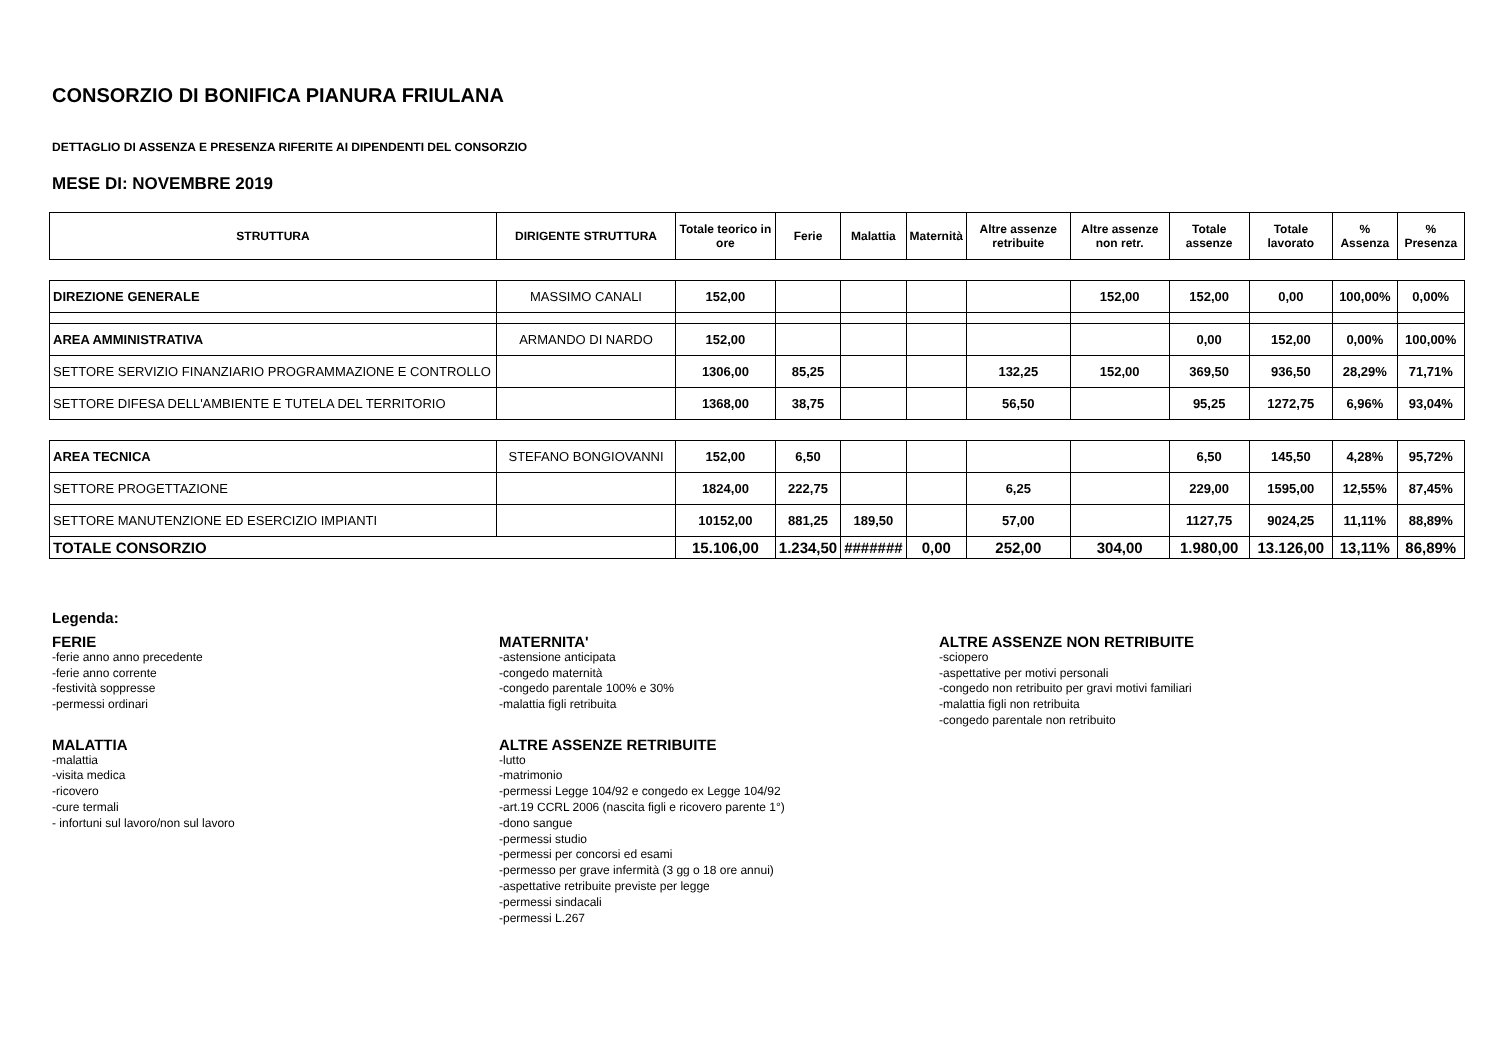CONSORZIO DI BONIFICA PIANURA FRIULANA
DETTAGLIO DI ASSENZA E PRESENZA RIFERITE AI DIPENDENTI DEL CONSORZIO
MESE DI: NOVEMBRE 2019
| STRUTTURA | DIRIGENTE STRUTTURA | Totale teorico in ore | Ferie | Malattia | Maternità | Altre assenze retribuite | Altre assenze non retr. | Totale assenze | Totale lavorato | % Assenza | % Presenza |
| --- | --- | --- | --- | --- | --- | --- | --- | --- | --- | --- | --- |
| DIREZIONE GENERALE | MASSIMO CANALI | 152,00 | | | | | 152,00 | 152,00 | 0,00 | 100,00% | 0,00% |
| AREA AMMINISTRATIVA | ARMANDO DI NARDO | 152,00 | | | | | | 0,00 | 152,00 | 0,00% | 100,00% |
| SETTORE SERVIZIO FINANZIARIO PROGRAMMAZIONE E CONTROLLO | | 1306,00 | 85,25 | | | 132,25 | 152,00 | 369,50 | 936,50 | 28,29% | 71,71% |
| SETTORE DIFESA DELL'AMBIENTE E TUTELA DEL TERRITORIO | | 1368,00 | 38,75 | | | 56,50 | | 95,25 | 1272,75 | 6,96% | 93,04% |
| AREA TECNICA | STEFANO BONGIOVANNI | 152,00 | 6,50 | | | | | 6,50 | 145,50 | 4,28% | 95,72% |
| SETTORE PROGETTAZIONE | | 1824,00 | 222,75 | | | 6,25 | | 229,00 | 1595,00 | 12,55% | 87,45% |
| SETTORE MANUTENZIONE ED ESERCIZIO IMPIANTI | | 10152,00 | 881,25 | 189,50 | | 57,00 | | 1127,75 | 9024,25 | 11,11% | 88,89% |
| TOTALE CONSORZIO | | 15.106,00 | 1.234,50 | ####### | 0,00 | 252,00 | 304,00 | 1.980,00 | 13.126,00 | 13,11% | 86,89% |
Legenda:
FERIE
-ferie anno anno precedente
-ferie anno corrente
-festività soppresse
-permessi ordinari
MALATTIA
-malattia
-visita medica
-ricovero
-cure termali
- infortuni sul lavoro/non sul lavoro
MATERNITA'
-astensione anticipata
-congedo maternità
-congedo parentale 100% e 30%
-malattia figli retribuita
ALTRE ASSENZE RETRIBUITE
-lutto
-matrimonio
-permessi Legge 104/92 e congedo ex Legge 104/92
-art.19 CCRL 2006 (nascita figli e ricovero parente 1°)
-dono sangue
-permessi studio
-permessi per concorsi ed esami
-permesso per grave infermità (3 gg o 18 ore annui)
-aspettative retribuite previste per legge
-permessi sindacali
-permessi L.267
ALTRE ASSENZE NON RETRIBUITE
-sciopero
-aspettative per motivi personali
-congedo non retribuito per gravi motivi familiari
-malattia figli non retribuita
-congedo parentale non retribuito